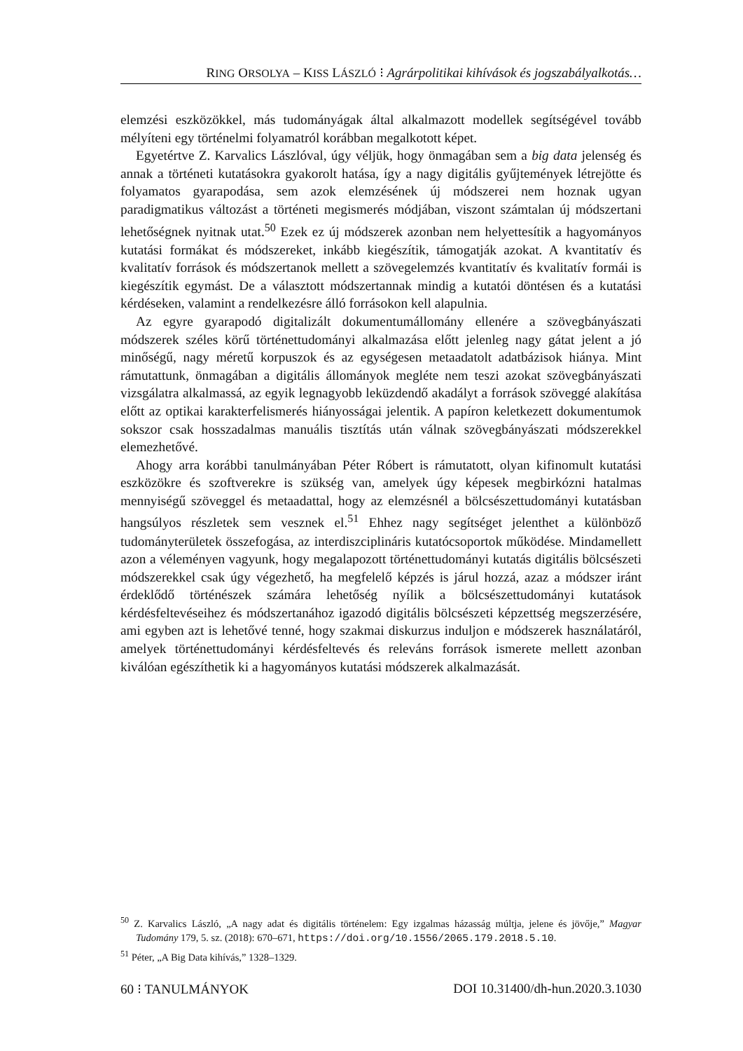RING ORSOLYA – KISS LÁSZLÓ ⁝ Agrárpolitikai kihívások és jogszabályalkotás…
elemzési eszközökkel, más tudományágak által alkalmazott modellek segítségével tovább mélyíteni egy történelmi folyamatról korábban megalkotott képet.
Egyetértve Z. Karvalics Lászlóval, úgy véljük, hogy önmagában sem a big data jelenség és annak a történeti kutatásokra gyakorolt hatása, így a nagy digitális gyűjtemények létrejötte és folyamatos gyarapodása, sem azok elemzésének új módszerei nem hoznak ugyan paradigmatikus változást a történeti megismerés módjában, viszont számtalan új módszertani lehetőségnek nyitnak utat.<sup>50</sup> Ezek ez új módszerek azonban nem helyettesítik a hagyományos kutatási formákat és módszereket, inkább kiegészítik, támogatják azokat. A kvantitatív és kvalitatív források és módszertanok mellett a szövegelemzés kvantitatív és kvalitatív formái is kiegészítik egymást. De a választott módszertannak mindig a kutatói döntésen és a kutatási kérdéseken, valamint a rendelkezésre álló forrásokon kell alapulnia.
Az egyre gyarapodó digitalizált dokumentumállomány ellenére a szövegbányászati módszerek széles körű történettudományi alkalmazása előtt jelenleg nagy gátat jelent a jó minőségű, nagy méretű korpuszok és az egységesen metaadatolt adatbázisok hiánya. Mint rámutattunk, önmagában a digitális állományok megléte nem teszi azokat szövegbányászati vizsgálatra alkalmassá, az egyik legnagyobb leküzdendő akadályt a források szöveggé alakítása előtt az optikai karakterfelismerés hiányosságai jelentik. A papíron keletkezett dokumentumok sokszor csak hosszadalmas manuális tisztítás után válnak szövegbányászati módszerekkel elemezhetővé.
Ahogy arra korábbi tanulmányában Péter Róbert is rámutatott, olyan kifinomult kutatási eszközökre és szoftverekre is szükség van, amelyek úgy képesek megbirkózni hatalmas mennyiségű szöveggel és metaadattal, hogy az elemzésnél a bölcsészettudományi kutatásban hangsúlyos részletek sem vesznek el.<sup>51</sup> Ehhez nagy segítséget jelenthet a különböző tudományterületek összefogása, az interdiszciplináris kutatócsoportok működése. Mindamellett azon a véleményen vagyunk, hogy megalapozott történettudományi kutatás digitális bölcsészeti módszerekkel csak úgy végezhető, ha megfelelő képzés is járul hozzá, azaz a módszer iránt érdeklődő történészek számára lehetőség nyílik a bölcsészettudományi kutatások kérdésfeltevéseihez és módszertanához igazodó digitális bölcsészeti képzettség megszerzésére, ami egyben azt is lehetővé tenné, hogy szakmai diskurzus induljon e módszerek használatáról, amelyek történettudományi kérdésfeltevés és releváns források ismerete mellett azonban kiválóan egészíthetik ki a hagyományos kutatási módszerek alkalmazását.
<sup>50</sup> Z. Karvalics László, „A nagy adat és digitális történelem: Egy izgalmas házasság múltja, jelene és jövője,” Magyar Tudomány 179, 5. sz. (2018): 670–671, https://doi.org/10.1556/2065.179.2018.5.10.
<sup>51</sup> Péter, „A Big Data kihívás,” 1328–1329.
60 ⁝ TANULMÁNYOK DOI 10.31400/dh-hun.2020.3.1030